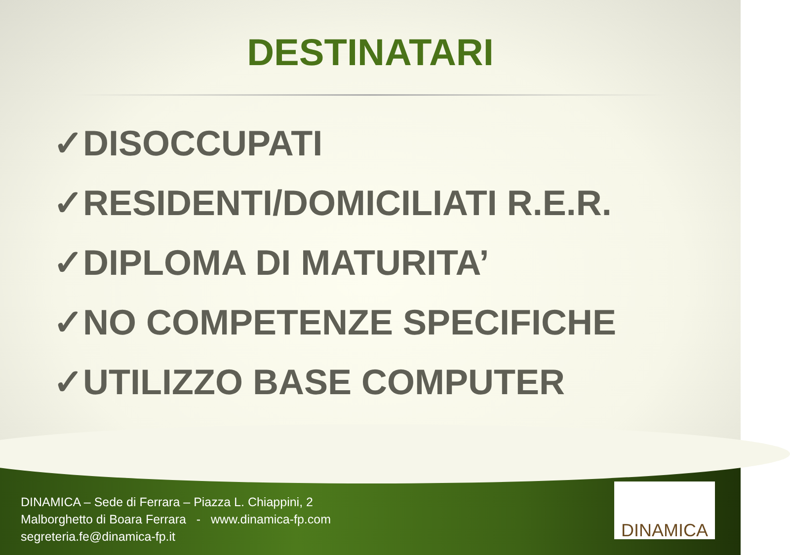DESTINATARI
✓DISOCCUPATI
✓RESIDENTI/DOMICILIATI R.E.R.
✓DIPLOMA DI MATURITA’
✓NO COMPETENZE SPECIFICHE
✓UTILIZZO BASE COMPUTER
DINAMICA – Sede di Ferrara – Piazza L. Chiappini, 2
Malborghetto di Boara Ferrara - www.dinamica-fp.com
segreteria.fe@dinamica-fp.it
DINAMICA